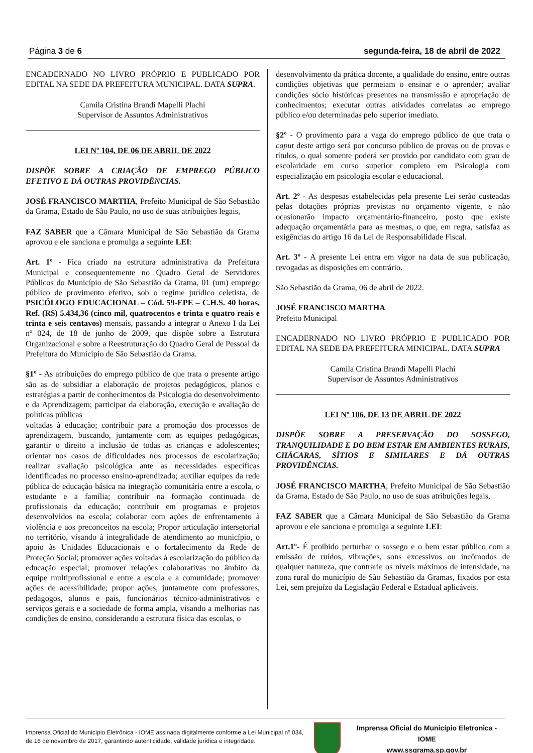Página 3 de 6 segunda-feira, 18 de abril de 2022
ENCADERNADO NO LIVRO PRÓPRIO E PUBLICADO POR EDITAL NA SEDE DA PREFEITURA MUNICIPAL. DATA SUPRA.
Camila Cristina Brandi Mapelli Plachi
Supervisor de Assuntos Administrativos
LEI Nº 104, DE 06 DE ABRIL DE 2022
DISPÕE SOBRE A CRIAÇÃO DE EMPREGO PÚBLICO EFETIVO E DÁ OUTRAS PROVIDÊNCIAS.
JOSÉ FRANCISCO MARTHA, Prefeito Municipal de São Sebastião da Grama, Estado de São Paulo, no uso de suas atribuições legais,
FAZ SABER que a Câmara Municipal de São Sebastião da Grama aprovou e ele sanciona e promulga a seguinte LEI:
Art. 1º - Fica criado na estrutura administrativa da Prefeitura Municipal e consequentemente no Quadro Geral de Servidores Públicos do Município de São Sebastião da Grama, 01 (um) emprego público de provimento efetivo, sob o regime jurídico celetista, de PSICÓLOGO EDUCACIONAL – Cód. 59-EPE – C.H.S. 40 horas, Ref. (R$) 5.434,36 (cinco mil, quatrocentos e trinta e quatro reais e trinta e seis centavos) mensais, passando a integrar o Anexo I da Lei nº 024, de 18 de junho de 2009, que dispõe sobre a Estrutura Organizacional e sobre a Reestruturação do Quadro Geral de Pessoal da Prefeitura do Município de São Sebastião da Grama.
§1º - As atribuições do emprego público de que trata o presente artigo são as de subsidiar a elaboração de projetos pedagógicos, planos e estratégias a partir de conhecimentos da Psicologia do desenvolvimento e da Aprendizagem; participar da elaboração, execução e avaliação de políticas públicas
voltadas à educação; contribuir para a promoção dos processos de aprendizagem, buscando, juntamente com as equipes pedagógicas, garantir o direito a inclusão de todas as crianças e adolescentes; orientar nos casos de dificuldades nos processos de escolarização; realizar avaliação psicológica ante as necessidades específicas identificadas no processo ensino-aprendizado; auxiliar equipes da rede pública de educação básica na integração comunitária entre a escola, o estudante e a família; contribuir na formação continuada de profissionais da educação; contribuir em programas e projetos desenvolvidos na escola; colaborar com ações de enfrentamento à violência e aos preconceitos na escola; Propor articulação intersetorial no território, visando à integralidade de atendimento ao município, o apoio às Unidades Educacionais e o fortalecimento da Rede de Proteção Social; promover ações voltadas à escolarização do público da educação especial; promover relações colaborativas no âmbito da equipe multiprofissional e entre a escola e a comunidade; promover ações de acessibilidade; propor ações, juntamente com professores, pedagogos, alunos e pais, funcionários técnico-administrativos e serviços gerais e a sociedade de forma ampla, visando a melhorias nas condições de ensino, considerando a estrutura física das escolas, o
desenvolvimento da prática docente, a qualidade do ensino, entre outras condições objetivas que permeiam o ensinar e o aprender; avaliar condições sócio históricas presentes na transmissão e apropriação de conhecimentos; executar outras atividades correlatas ao emprego público e/ou determinadas pelo superior imediato.
§2º - O provimento para a vaga do emprego público de que trata o caput deste artigo será por concurso público de provas ou de provas e títulos, o qual somente poderá ser provido por candidato com grau de escolaridade em curso superior completo em Psicologia com especialização em psicologia escolar e educacional.
Art. 2º - As despesas estabelecidas pela presente Lei serão custeadas pelas dotações próprias previstas no orçamento vigente, e não ocasionarão impacto orçamentário-financeiro, posto que existe adequação orçamentária para as mesmas, o que, em regra, satisfaz as exigências do artigo 16 da Lei de Responsabilidade Fiscal.
Art. 3º - A presente Lei entra em vigor na data de sua publicação, revogadas as disposições em contrário.
São Sebastião da Grama, 06 de abril de 2022.
JOSÉ FRANCISCO MARTHA
Prefeito Municipal
ENCADERNADO NO LIVRO PRÓPRIO E PUBLICADO POR EDITAL NA SEDE DA PREFEITURA MINICIPAL. DATA SUPRA
Camila Cristina Brandi Mapelli Plachi
Supervisor de Assuntos Administrativos
LEI Nº 106, DE 13 DE ABRIL DE 2022
DISPÕE SOBRE A PRESERVAÇÃO DO SOSSEGO, TRANQUILIDADE E DO BEM ESTAR EM AMBIENTES RURAIS, CHÁCARAS, SÍTIOS E SIMILARES E DÁ OUTRAS PROVIDÊNCIAS.
JOSÉ FRANCISCO MARTHA, Prefeito Municipal de São Sebastião da Grama, Estado de São Paulo, no uso de suas atribuições legais,
FAZ SABER que a Câmara Municipal de São Sebastião da Grama aprovou e ele sanciona e promulga a seguinte LEI:
Art.1º- É proibido perturbar o sossego e o bem estar público com a emissão de ruídos, vibrações, sons excessivos ou incômodos de qualquer natureza, que contrarie os níveis máximos de intensidade, na zona rural do município de São Sebastião da Gramas, fixados por esta Lei, sem prejuízo da Legislação Federal e Estadual aplicáveis.
Imprensa Oficial do Município Eletrônica - IOME assinada digitalmente conforme a Lei Municipal nº 034, de 16 de novembro de 2017, garantindo autenticidade, validade jurídica e integridade.
Imprensa Oficial do Município Eletronica - IOME
www.ssgrama.sp.gov.br